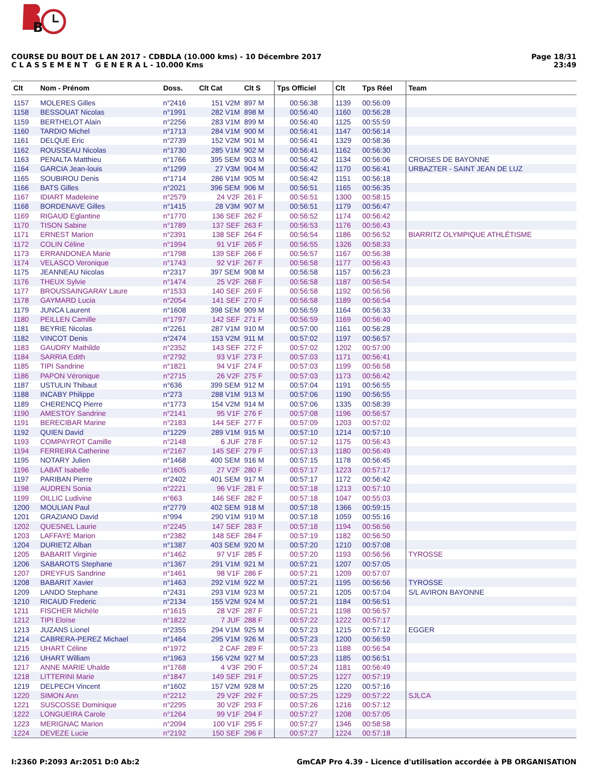B
COURSE DU BOUT DE L AN 2017 - CDBDLA (10.000 kms) - 10 Décembre 2017
C L A S S E M E N T G E N E R A L - 10.000 Kms
Page 18/31
23:49
| Clt | Nom - Prénom | Doss. | Clt Cat | Clt S | Tps Officiel | Clt | Tps Réel | Team |
| --- | --- | --- | --- | --- | --- | --- | --- | --- |
| 1157 | MOLERES Gilles | n°2416 | 151 V2M | 897 M | 00:56:38 | 1139 | 00:56:09 | |
| 1158 | BESSOUAT Nicolas | n°1991 | 282 V1M | 898 M | 00:56:40 | 1160 | 00:56:28 | |
| 1159 | BERTHELOT Alain | n°2256 | 283 V1M | 899 M | 00:56:40 | 1125 | 00:55:59 | |
| 1160 | TARDIO Michel | n°1713 | 284 V1M | 900 M | 00:56:41 | 1147 | 00:56:14 | |
| 1161 | DELQUE Eric | n°2739 | 152 V2M | 901 M | 00:56:41 | 1329 | 00:58:36 | |
| 1162 | ROUSSEAU Nicolas | n°1730 | 285 V1M | 902 M | 00:56:41 | 1162 | 00:56:30 | |
| 1163 | PENALTA Matthieu | n°1766 | 395 SEM | 903 M | 00:56:42 | 1134 | 00:56:06 | CROISES DE BAYONNE |
| 1164 | GARCIA Jean-louis | n°1299 | 27 V3M | 904 M | 00:56:42 | 1170 | 00:56:41 | URBAZTER - SAINT JEAN DE LUZ |
| 1165 | SOUBIROU Denis | n°1714 | 286 V1M | 905 M | 00:56:42 | 1151 | 00:56:18 | |
| 1166 | BATS Gilles | n°2021 | 396 SEM | 906 M | 00:56:51 | 1165 | 00:56:35 | |
| 1167 | IDIART Madeleine | n°2579 | 24 V2F | 261 F | 00:56:51 | 1300 | 00:58:15 | |
| 1168 | BORDENAVE Gilles | n°1415 | 28 V3M | 907 M | 00:56:51 | 1179 | 00:56:47 | |
| 1169 | RIGAUD Eglantine | n°1770 | 136 SEF | 262 F | 00:56:52 | 1174 | 00:56:42 | |
| 1170 | TISON Sabine | n°1789 | 137 SEF | 263 F | 00:56:53 | 1176 | 00:56:43 | |
| 1171 | ERNEST Marion | n°2391 | 138 SEF | 264 F | 00:56:54 | 1186 | 00:56:52 | BIARRITZ OLYMPIQUE ATHLÉTISME |
| 1172 | COLIN Céline | n°1994 | 91 V1F | 265 F | 00:56:55 | 1326 | 00:58:33 | |
| 1173 | ERRANDONEA Marie | n°1798 | 139 SEF | 266 F | 00:56:57 | 1167 | 00:56:38 | |
| 1174 | VELASCO Veronique | n°1743 | 92 V1F | 267 F | 00:56:58 | 1177 | 00:56:43 | |
| 1175 | JEANNEAU Nicolas | n°2317 | 397 SEM | 908 M | 00:56:58 | 1157 | 00:56:23 | |
| 1176 | THEUX Sylvie | n°1474 | 25 V2F | 268 F | 00:56:58 | 1187 | 00:56:54 | |
| 1177 | BROUSSAINGARAY Laure | n°1533 | 140 SEF | 269 F | 00:56:58 | 1192 | 00:56:56 | |
| 1178 | GAYMARD Lucia | n°2054 | 141 SEF | 270 F | 00:56:58 | 1189 | 00:56:54 | |
| 1179 | JUNCA Laurent | n°1608 | 398 SEM | 909 M | 00:56:59 | 1164 | 00:56:33 | |
| 1180 | PEILLEN Camille | n°1797 | 142 SEF | 271 F | 00:56:59 | 1169 | 00:56:40 | |
| 1181 | BEYRIE Nicolas | n°2261 | 287 V1M | 910 M | 00:57:00 | 1161 | 00:56:28 | |
| 1182 | VINCOT Denis | n°2474 | 153 V2M | 911 M | 00:57:02 | 1197 | 00:56:57 | |
| 1183 | GAUDRY Mathilde | n°2352 | 143 SEF | 272 F | 00:57:02 | 1202 | 00:57:00 | |
| 1184 | SARRIA Edith | n°2792 | 93 V1F | 273 F | 00:57:03 | 1171 | 00:56:41 | |
| 1185 | TIPI Sandrine | n°1821 | 94 V1F | 274 F | 00:57:03 | 1199 | 00:56:58 | |
| 1186 | PAPON Véronique | n°2715 | 26 V2F | 275 F | 00:57:03 | 1173 | 00:56:42 | |
| 1187 | USTULIN Thibaut | n°636 | 399 SEM | 912 M | 00:57:04 | 1191 | 00:56:55 | |
| 1188 | INCABY Philippe | n°273 | 288 V1M | 913 M | 00:57:06 | 1190 | 00:56:55 | |
| 1189 | CHERENCQ Pierre | n°1773 | 154 V2M | 914 M | 00:57:06 | 1335 | 00:58:39 | |
| 1190 | AMESTOY Sandrine | n°2141 | 95 V1F | 276 F | 00:57:08 | 1196 | 00:56:57 | |
| 1191 | BERECIBAR Marine | n°2183 | 144 SEF | 277 F | 00:57:09 | 1203 | 00:57:02 | |
| 1192 | QUIEN David | n°1229 | 289 V1M | 915 M | 00:57:10 | 1214 | 00:57:10 | |
| 1193 | COMPAYROT Camille | n°2148 | 6 JUF | 278 F | 00:57:12 | 1175 | 00:56:43 | |
| 1194 | FERREIRA Catherine | n°2167 | 145 SEF | 279 F | 00:57:13 | 1180 | 00:56:49 | |
| 1195 | NOTARY Julien | n°1468 | 400 SEM | 916 M | 00:57:15 | 1178 | 00:56:45 | |
| 1196 | LABAT Isabelle | n°1605 | 27 V2F | 280 F | 00:57:17 | 1223 | 00:57:17 | |
| 1197 | PARIBAN Pierre | n°2402 | 401 SEM | 917 M | 00:57:17 | 1172 | 00:56:42 | |
| 1198 | AUDREN Sonia | n°2221 | 96 V1F | 281 F | 00:57:18 | 1213 | 00:57:10 | |
| 1199 | OILLIC Ludivine | n°663 | 146 SEF | 282 F | 00:57:18 | 1047 | 00:55:03 | |
| 1200 | MOULIAN Paul | n°2779 | 402 SEM | 918 M | 00:57:18 | 1366 | 00:59:15 | |
| 1201 | GRAZIANO David | n°994 | 290 V1M | 919 M | 00:57:18 | 1059 | 00:55:16 | |
| 1202 | QUESNEL Laurie | n°2245 | 147 SEF | 283 F | 00:57:18 | 1194 | 00:56:56 | |
| 1203 | LAFFAYE Marion | n°2382 | 148 SEF | 284 F | 00:57:19 | 1182 | 00:56:50 | |
| 1204 | DURIETZ Alban | n°1387 | 403 SEM | 920 M | 00:57:20 | 1210 | 00:57:08 | |
| 1205 | BABARIT Virginie | n°1462 | 97 V1F | 285 F | 00:57:20 | 1193 | 00:56:56 | TYROSSE |
| 1206 | SABAROTS Stephane | n°1367 | 291 V1M | 921 M | 00:57:21 | 1207 | 00:57:05 | |
| 1207 | DREYFUS Sandrine | n°1461 | 98 V1F | 286 F | 00:57:21 | 1209 | 00:57:07 | |
| 1208 | BABARIT Xavier | n°1463 | 292 V1M | 922 M | 00:57:21 | 1195 | 00:56:56 | TYROSSE |
| 1209 | LANDO Stephane | n°2431 | 293 V1M | 923 M | 00:57:21 | 1205 | 00:57:04 | S/L AVIRON BAYONNE |
| 1210 | RICAUD Frederic | n°2134 | 155 V2M | 924 M | 00:57:21 | 1184 | 00:56:51 | |
| 1211 | FISCHER Michèle | n°1615 | 28 V2F | 287 F | 00:57:21 | 1198 | 00:56:57 | |
| 1212 | TIPI Eloïse | n°1822 | 7 JUF | 288 F | 00:57:22 | 1222 | 00:57:17 | |
| 1213 | JUZANS Lionel | n°2355 | 294 V1M | 925 M | 00:57:23 | 1215 | 00:57:12 | EGGER |
| 1214 | CABRERA-PEREZ Michael | n°1464 | 295 V1M | 926 M | 00:57:23 | 1200 | 00:56:59 | |
| 1215 | UHART Céline | n°1972 | 2 CAF | 289 F | 00:57:23 | 1188 | 00:56:54 | |
| 1216 | UHART William | n°1963 | 156 V2M | 927 M | 00:57:23 | 1185 | 00:56:51 | |
| 1217 | ANNE MARIE Uhalde | n°1768 | 4 V3F | 290 F | 00:57:24 | 1181 | 00:56:49 | |
| 1218 | LITTERINI Marie | n°1847 | 149 SEF | 291 F | 00:57:25 | 1227 | 00:57:19 | |
| 1219 | DELPECH Vincent | n°1602 | 157 V2M | 928 M | 00:57:25 | 1220 | 00:57:16 | |
| 1220 | SIMON Ann | n°2212 | 29 V2F | 292 F | 00:57:25 | 1229 | 00:57:22 | SJLCA |
| 1221 | SUSCOSSE Dominique | n°2295 | 30 V2F | 293 F | 00:57:26 | 1216 | 00:57:12 | |
| 1222 | LONGUEIRA Carole | n°1264 | 99 V1F | 294 F | 00:57:27 | 1208 | 00:57:05 | |
| 1223 | MERIGNAC Marion | n°2094 | 100 V1F | 295 F | 00:57:27 | 1346 | 00:58:58 | |
| 1224 | DEVEZE Lucie | n°2192 | 150 SEF | 296 F | 00:57:27 | 1224 | 00:57:18 | |
I:2360 P:2093 Ar:2051 D:0 Ab:2 GmCAP Pro 4.39 - Licence d'utilisation accordée à PB ORGANISATION